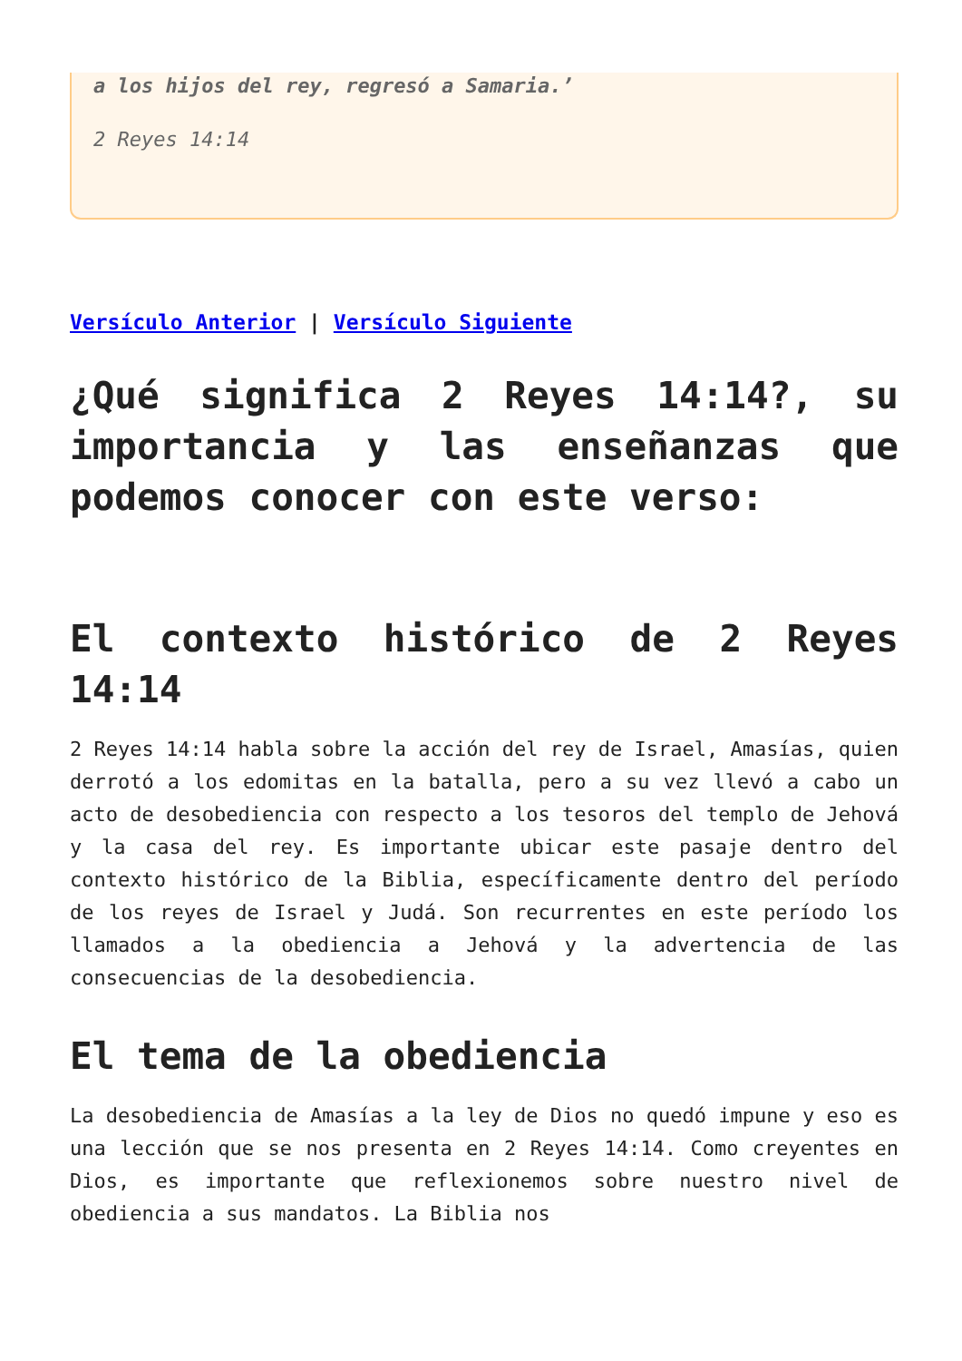a los hijos del rey, regresó a Samaria.’
2 Reyes 14:14
Versículo Anterior | Versículo Siguiente
¿Qué significa 2 Reyes 14:14?, su importancia y las enseñanzas que podemos conocer con este verso:
El contexto histórico de 2 Reyes 14:14
2 Reyes 14:14 habla sobre la acción del rey de Israel, Amasías, quien derrotó a los edomitas en la batalla, pero a su vez llevó a cabo un acto de desobediencia con respecto a los tesoros del templo de Jehová y la casa del rey. Es importante ubicar este pasaje dentro del contexto histórico de la Biblia, específicamente dentro del período de los reyes de Israel y Judá. Son recurrentes en este período los llamados a la obediencia a Jehová y la advertencia de las consecuencias de la desobediencia.
El tema de la obediencia
La desobediencia de Amasías a la ley de Dios no quedó impune y eso es una lección que se nos presenta en 2 Reyes 14:14. Como creyentes en Dios, es importante que reflexionemos sobre nuestro nivel de obediencia a sus mandatos. La Biblia nos